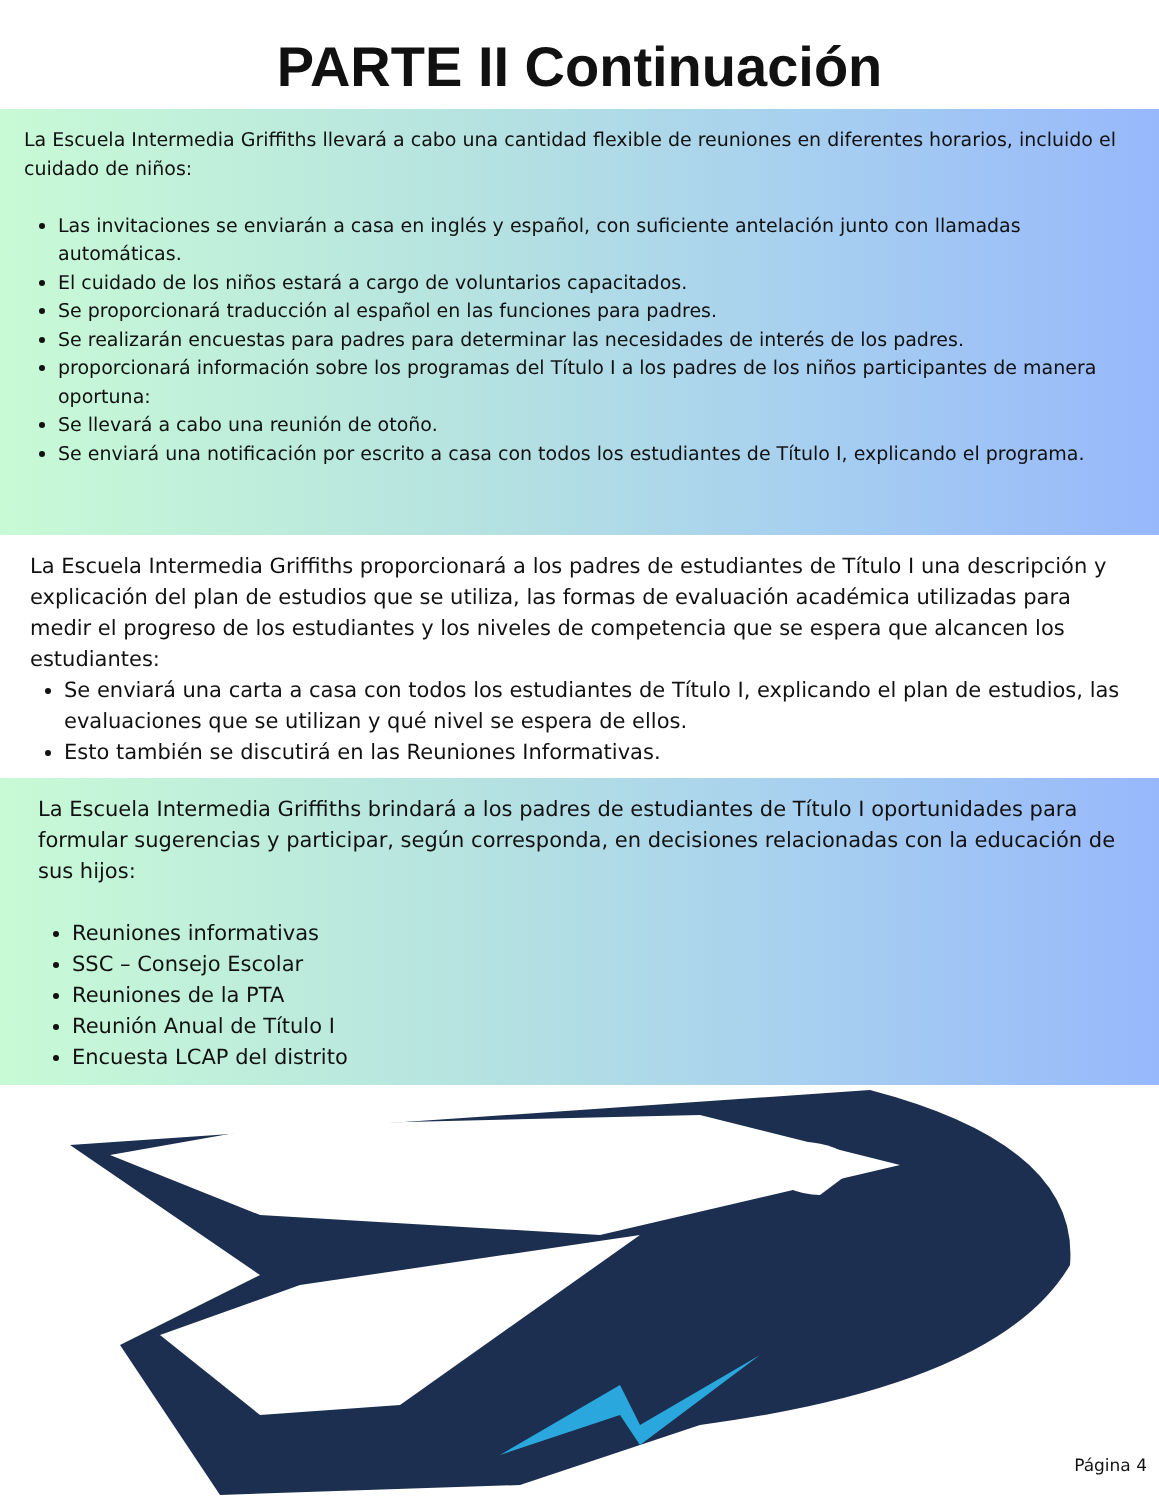PARTE II Continuación
La Escuela Intermedia Griffiths llevará a cabo una cantidad flexible de reuniones en diferentes horarios, incluido el cuidado de niños:
Las invitaciones se enviarán a casa en inglés y español, con suficiente antelación junto con llamadas automáticas.
El cuidado de los niños estará a cargo de voluntarios capacitados.
Se proporcionará traducción al español en las funciones para padres.
Se realizarán encuestas para padres para determinar las necesidades de interés de los padres.
proporcionará información sobre los programas del Título I a los padres de los niños participantes de manera oportuna:
Se llevará a cabo una reunión de otoño.
Se enviará una notificación por escrito a casa con todos los estudiantes de Título I, explicando el programa.
La Escuela Intermedia Griffiths proporcionará a los padres de estudiantes de Título I una descripción y explicación del plan de estudios que se utiliza, las formas de evaluación académica utilizadas para medir el progreso de los estudiantes y los niveles de competencia que se espera que alcancen los estudiantes:
Se enviará una carta a casa con todos los estudiantes de Título I, explicando el plan de estudios, las evaluaciones que se utilizan y qué nivel se espera de ellos.
Esto también se discutirá en las Reuniones Informativas.
La Escuela Intermedia Griffiths brindará a los padres de estudiantes de Título I oportunidades para formular sugerencias y participar, según corresponda, en decisiones relacionadas con la educación de sus hijos:
Reuniones informativas
SSC – Consejo Escolar
Reuniones de la PTA
Reunión Anual de Título I
Encuesta LCAP del distrito
Página 4